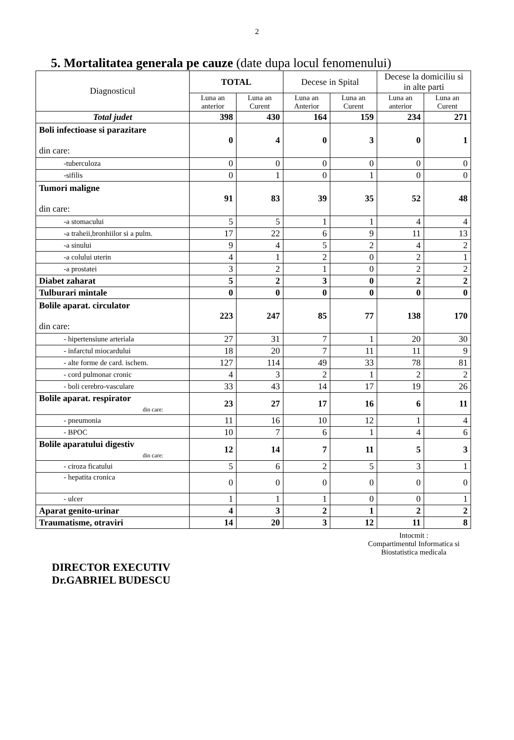2
5. Mortalitatea generala pe cauze (date dupa locul fenomenului)
| Diagnosticul | TOTAL | | Decese in Spital | | Decese la domiciliu si in alte parti | |
| --- | --- | --- | --- | --- | --- | --- |
| | Luna an anterior | Luna an Curent | Luna an Anterior | Luna an Curent | Luna an anterior | Luna an Curent |
| Total judet | 398 | 430 | 164 | 159 | 234 | 271 |
| Boli infectioase si parazitare din care: | 0 | 4 | 0 | 3 | 0 | 1 |
| -tuberculoza | 0 | 0 | 0 | 0 | 0 | 0 |
| -sifilis | 0 | 1 | 0 | 1 | 0 | 0 |
| Tumori maligne din care: | 91 | 83 | 39 | 35 | 52 | 48 |
| -a stomacului | 5 | 5 | 1 | 1 | 4 | 4 |
| -a traheii,bronhiilor si a pulm. | 17 | 22 | 6 | 9 | 11 | 13 |
| -a sinului | 9 | 4 | 5 | 2 | 4 | 2 |
| -a colului uterin | 4 | 1 | 2 | 0 | 2 | 1 |
| -a prostatei | 3 | 2 | 1 | 0 | 2 | 2 |
| Diabet zaharat | 5 | 2 | 3 | 0 | 2 | 2 |
| Tulburari mintale | 0 | 0 | 0 | 0 | 0 | 0 |
| Bolile aparat. circulator din care: | 223 | 247 | 85 | 77 | 138 | 170 |
| - hipertensiune arteriala | 27 | 31 | 7 | 1 | 20 | 30 |
| - infarctul miocardului | 18 | 20 | 7 | 11 | 11 | 9 |
| - alte forme de card. ischem. | 127 | 114 | 49 | 33 | 78 | 81 |
| - cord pulmonar cronic | 4 | 3 | 2 | 1 | 2 | 2 |
| - boli cerebro-vasculare | 33 | 43 | 14 | 17 | 19 | 26 |
| Bolile aparat. respirator din care: | 23 | 27 | 17 | 16 | 6 | 11 |
| - pneumonia | 11 | 16 | 10 | 12 | 1 | 4 |
| - BPOC | 10 | 7 | 6 | 1 | 4 | 6 |
| Bolile aparatului digestiv din care: | 12 | 14 | 7 | 11 | 5 | 3 |
| - ciroza ficatului | 5 | 6 | 2 | 5 | 3 | 1 |
| - hepatita cronica | 0 | 0 | 0 | 0 | 0 | 0 |
| - ulcer | 1 | 1 | 1 | 0 | 0 | 1 |
| Aparat genito-urinar | 4 | 3 | 2 | 1 | 2 | 2 |
| Traumatisme, otraviri | 14 | 20 | 3 | 12 | 11 | 8 |
DIRECTOR EXECUTIV
Dr.GABRIEL BUDESCU
Intocmit :
Compartimentul Informatica si
Biostatistica medicala